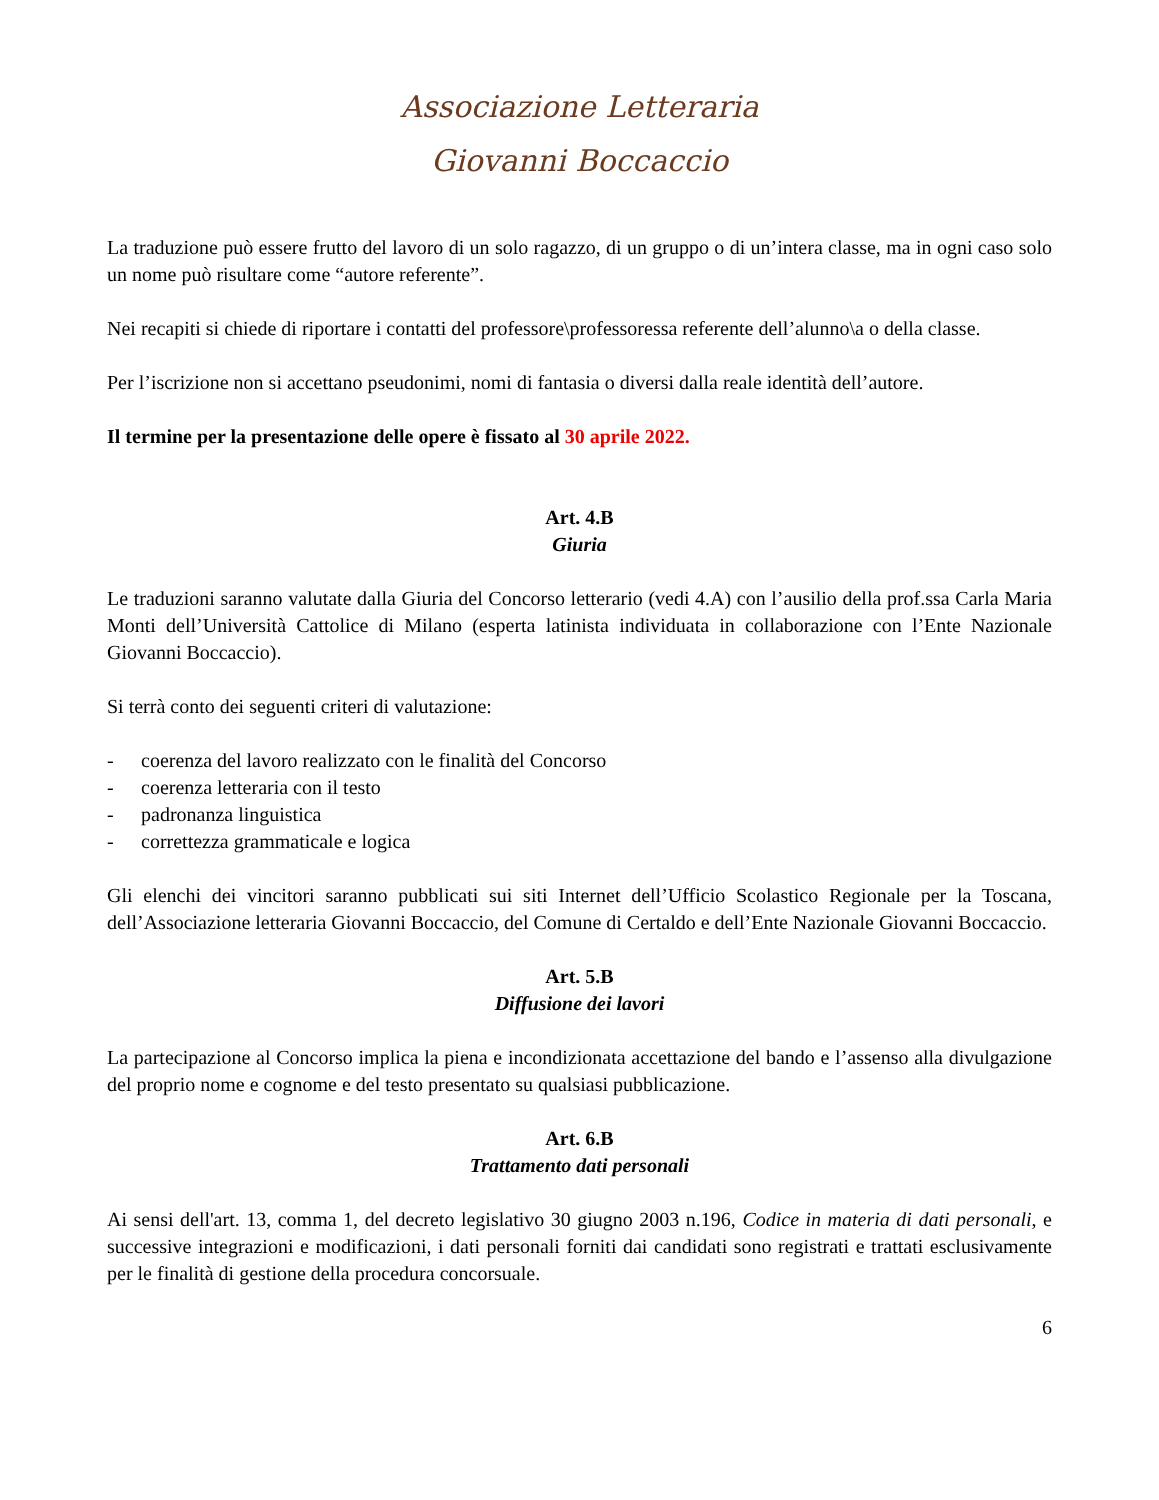Associazione Letteraria
Giovanni Boccaccio
La traduzione può essere frutto del lavoro di un solo ragazzo, di un gruppo o di un’intera classe, ma in ogni caso solo un nome può risultare come “autore referente”.
Nei recapiti si chiede di riportare i contatti del professore\professoressa referente dell’alunno\a o della classe.
Per l’iscrizione non si accettano pseudonimi, nomi di fantasia o diversi dalla reale identità dell’autore.
Il termine per la presentazione delle opere è fissato al 30 aprile 2022.
Art. 4.B
Giuria
Le traduzioni saranno valutate dalla Giuria del Concorso letterario (vedi 4.A) con l’ausilio della prof.ssa Carla Maria Monti dell’Università Cattolice di Milano (esperta latinista individuata in collaborazione con l’Ente Nazionale Giovanni Boccaccio).
Si terrà conto dei seguenti criteri di valutazione:
- coerenza del lavoro realizzato con le finalità del Concorso
- coerenza letteraria con il testo
- padronanza linguistica
- correttezza grammaticale e logica
Gli elenchi dei vincitori saranno pubblicati sui siti Internet dell’Ufficio Scolastico Regionale per la Toscana, dell’Associazione letteraria Giovanni Boccaccio, del Comune di Certaldo e dell’Ente Nazionale Giovanni Boccaccio.
Art. 5.B
Diffusione dei lavori
La partecipazione al Concorso implica la piena e incondizionata accettazione del bando e l’assenso alla divulgazione del proprio nome e cognome e del testo presentato su qualsiasi pubblicazione.
Art. 6.B
Trattamento dati personali
Ai sensi dell'art. 13, comma 1, del decreto legislativo 30 giugno 2003 n.196, Codice in materia di dati personali, e successive integrazioni e modificazioni, i dati personali forniti dai candidati sono registrati e trattati esclusivamente per le finalità di gestione della procedura concorsuale.
6